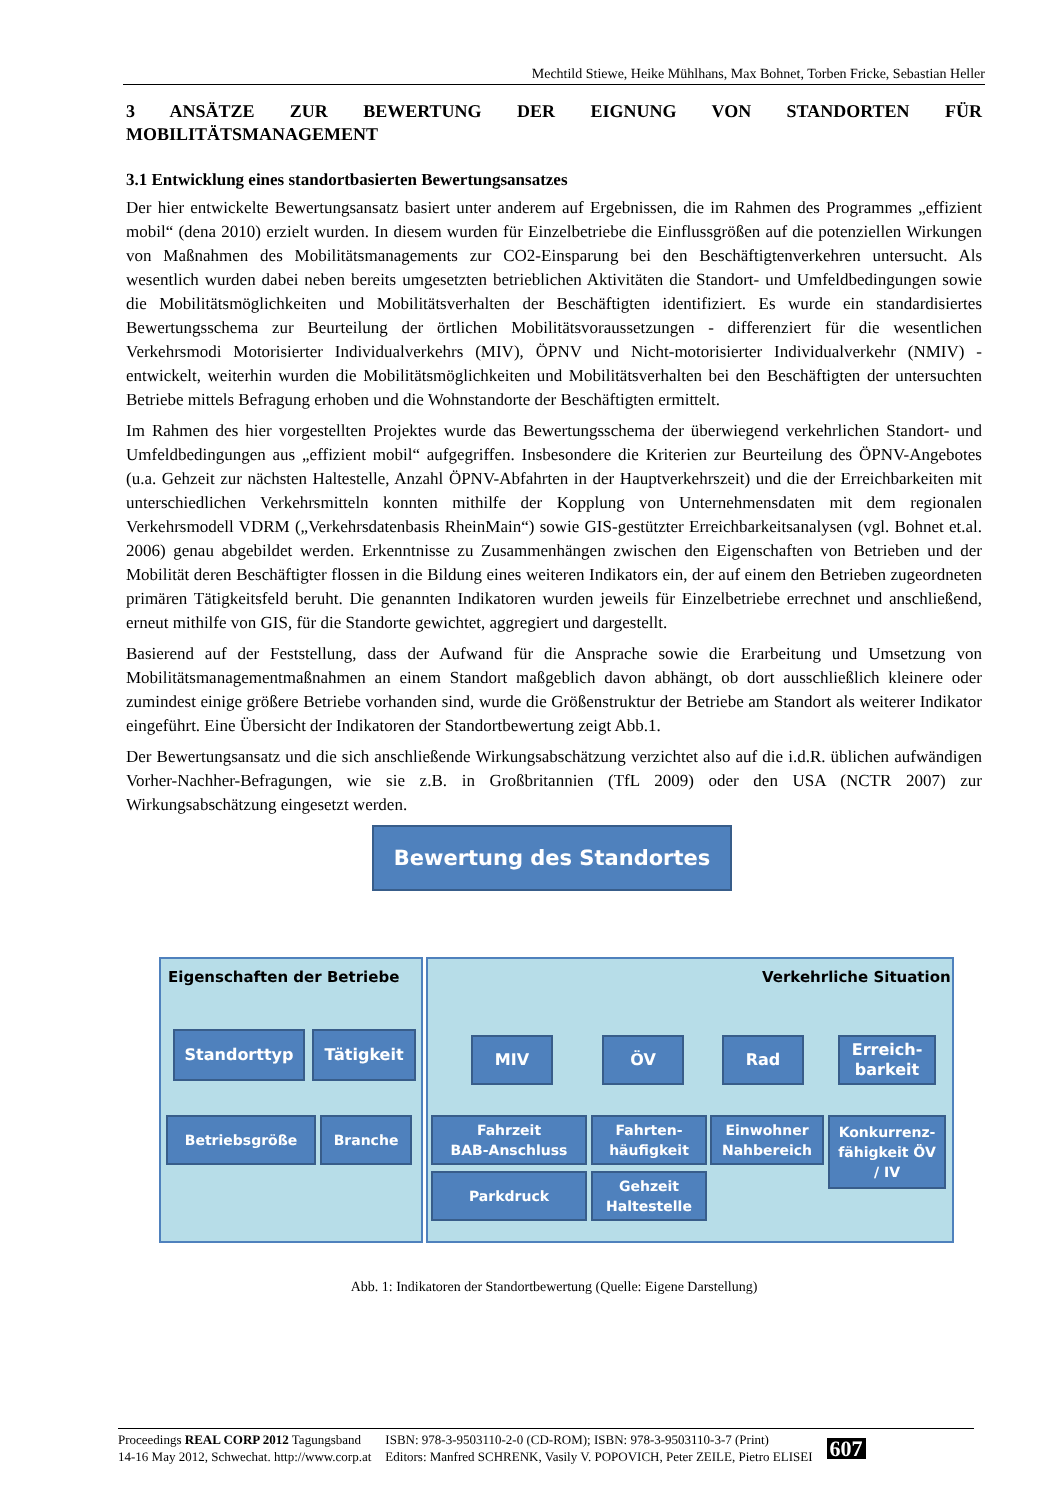Mechtild Stiewe, Heike Mühlhans, Max Bohnet, Torben Fricke, Sebastian Heller
3 ANSÄTZE ZUR BEWERTUNG DER EIGNUNG VON STANDORTEN FÜR MOBILITÄTSMANAGEMENT
3.1 Entwicklung eines standortbasierten Bewertungsansatzes
Der hier entwickelte Bewertungsansatz basiert unter anderem auf Ergebnissen, die im Rahmen des Programmes „effizient mobil“ (dena 2010) erzielt wurden. In diesem wurden für Einzelbetriebe die Einflussgrößen auf die potenziellen Wirkungen von Maßnahmen des Mobilitätsmanagements zur CO2-Einsparung bei den Beschäftigtenverkehren untersucht. Als wesentlich wurden dabei neben bereits umgesetzten betrieblichen Aktivitäten die Standort- und Umfeldbedingungen sowie die Mobilitätsmöglichkeiten und Mobilitätsverhalten der Beschäftigten identifiziert. Es wurde ein standardisiertes Bewertungsschema zur Beurteilung der örtlichen Mobilitätsvoraussetzungen - differenziert für die wesentlichen Verkehrsmodi Motorisierter Individualverkehrs (MIV), ÖPNV und Nicht-motorisierter Individualverkehr (NMIV) - entwickelt, weiterhin wurden die Mobilitätsmöglichkeiten und Mobilitätsverhalten bei den Beschäftigten der untersuchten Betriebe mittels Befragung erhoben und die Wohnstandorte der Beschäftigten ermittelt.
Im Rahmen des hier vorgestellten Projektes wurde das Bewertungsschema der überwiegend verkehrlichen Standort- und Umfeldbedingungen aus „effizient mobil“ aufgegriffen. Insbesondere die Kriterien zur Beurteilung des ÖPNV-Angebotes (u.a. Gehzeit zur nächsten Haltestelle, Anzahl ÖPNV-Abfahrten in der Hauptverkehrszeit) und die der Erreichbarkeiten mit unterschiedlichen Verkehrsmitteln konnten mithilfe der Kopplung von Unternehmensdaten mit dem regionalen Verkehrsmodell VDRM („Verkehrsdatenbasis RheinMain“) sowie GIS-gestützter Erreichbarkeitsanalysen (vgl. Bohnet et.al. 2006) genau abgebildet werden. Erkenntnisse zu Zusammenhängen zwischen den Eigenschaften von Betrieben und der Mobilität deren Beschäftigter flossen in die Bildung eines weiteren Indikators ein, der auf einem den Betrieben zugeordneten primären Tätigkeitsfeld beruht. Die genannten Indikatoren wurden jeweils für Einzelbetriebe errechnet und anschließend, erneut mithilfe von GIS, für die Standorte gewichtet, aggregiert und dargestellt.
Basierend auf der Feststellung, dass der Aufwand für die Ansprache sowie die Erarbeitung und Umsetzung von Mobilitätsmanagementmaßnahmen an einem Standort maßgeblich davon abhängt, ob dort ausschließlich kleinere oder zumindest einige größere Betriebe vorhanden sind, wurde die Größenstruktur der Betriebe am Standort als weiterer Indikator eingeführt. Eine Übersicht der Indikatoren der Standortbewertung zeigt Abb.1.
Der Bewertungsansatz und die sich anschließende Wirkungsabschätzung verzichtet also auf die i.d.R. üblichen aufwändigen Vorher-Nachher-Befragungen, wie sie z.B. in Großbritannien (TfL 2009) oder den USA (NCTR 2007) zur Wirkungsabschätzung eingesetzt werden.
Bewertung des Standortes
Eigenschaften der Betriebe Verkehrliche Situation
Standorttyp Tätigkeit
Betriebsgröße Branche
MIV ÖV Rad
Erreich-
barkeit
Fahrzeit
BAB-Anschluss
Fahrten-
häufigkeit
Einwohner
Nahbereich
Konkurrenz-
fähigkeit ÖV
/ IV
Parkdruck
Gehzeit
Haltestelle
Abb. 1: Indikatoren der Standortbewertung (Quelle: Eigene Darstellung)
Proceedings REAL CORP 2012 Tagungsband
14-16 May 2012, Schwechat. http://www.corp.at
ISBN: 978-3-9503110-2-0 (CD-ROM); ISBN: 978-3-9503110-3-7 (Print)
Editors: Manfred SCHRENK, Vasily V. POPOVICH, Peter ZEILE, Pietro ELISEI
607